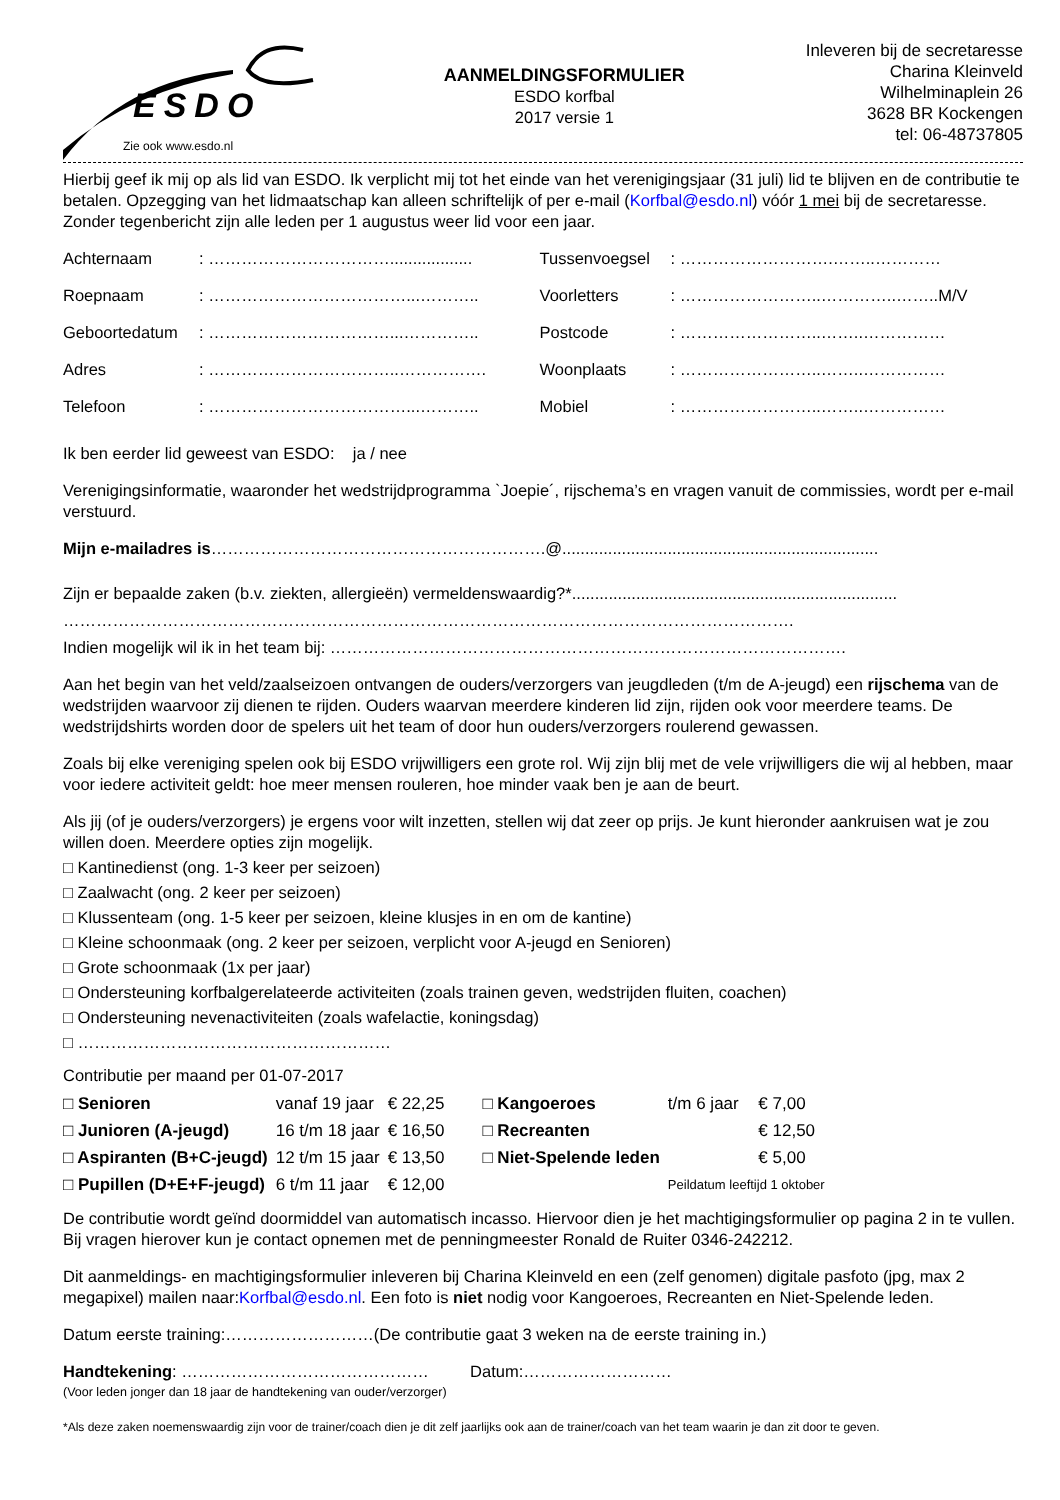ESDO
Zie ook www.esdo.nl
AANMELDINGSFORMULIER
ESDO korfbal
2017 versie 1
Inleveren bij de secretaresse
Charina Kleinveld
Wilhelminaplein 26
3628 BR Kockengen
tel: 06-48737805
Hierbij geef ik mij op als lid van ESDO. Ik verplicht mij tot het einde van het verenigingsjaar (31 juli) lid te blijven en de contributie te betalen. Opzegging van het lidmaatschap kan alleen schriftelijk of per e-mail (Korfbal@esdo.nl) vóór 1 mei bij de secretaresse. Zonder tegenbericht zijn alle leden per 1 augustus weer lid voor een jaar.
| Achternaam | : …………………………….................. | Tussenvoegsel | : ……………………….……..………… |
| Roepnaam | : ………………………………...……….. | Voorletters | : ……………………..…………..……..M/V |
| Geboortedatum | : ……………………………...………….. | Postcode | : ……………………..……..…………… |
| Adres | : ……………………………..……………. | Woonplaats | : ……………………..……..…………… |
| Telefoon | : ………………………………...……….. | Mobiel | : ……………………..……..…………… |
Ik ben eerder lid geweest van ESDO: ja / nee
Verenigingsinformatie, waaronder het wedstrijdprogramma `Joepie´, rijschema’s en vragen vanuit de commissies, wordt per e-mail verstuurd.
Mijn e-mailadres is…………………………………………………….@.....................................................................
Zijn er bepaalde zaken (b.v. ziekten, allergieën) vermeldenswaardig?*.......................................................................
…………………………………………………………………………………………………………………….
Indien mogelijk wil ik in het team bij: ………………………………………………………………………………….
Aan het begin van het veld/zaalseizoen ontvangen de ouders/verzorgers van jeugdleden (t/m de A-jeugd) een rijschema van de wedstrijden waarvoor zij dienen te rijden. Ouders waarvan meerdere kinderen lid zijn, rijden ook voor meerdere teams. De wedstrijdshirts worden door de spelers uit het team of door hun ouders/verzorgers roulerend gewassen.
Zoals bij elke vereniging spelen ook bij ESDO vrijwilligers een grote rol. Wij zijn blij met de vele vrijwilligers die wij al hebben, maar voor iedere activiteit geldt: hoe meer mensen rouleren, hoe minder vaak ben je aan de beurt.
Als jij (of je ouders/verzorgers) je ergens voor wilt inzetten, stellen wij dat zeer op prijs. Je kunt hieronder aankruisen wat je zou willen doen. Meerdere opties zijn mogelijk.
□ Kantinedienst (ong. 1-3 keer per seizoen)
□ Zaalwacht (ong. 2 keer per seizoen)
□ Klussenteam (ong. 1-5 keer per seizoen, kleine klusjes in en om de kantine)
□ Kleine schoonmaak (ong. 2 keer per seizoen, verplicht voor A-jeugd en Senioren)
□ Grote schoonmaak (1x per jaar)
□ Ondersteuning korfbalgerelateerde activiteiten (zoals trainen geven, wedstrijden fluiten, coachen)
□ Ondersteuning nevenactiviteiten (zoals wafelactie, koningsdag)
□ …………………………………………………
Contributie per maand per 01-07-2017
| □ Senioren | vanaf 19 jaar | € 22,25 | □ Kangoeroes | t/m 6 jaar | € 7,00 |
| □ Junioren (A-jeugd) | 16 t/m 18 jaar | € 16,50 | □ Recreanten | | € 12,50 |
| □ Aspiranten (B+C-jeugd) | 12 t/m 15 jaar | € 13,50 | □ Niet-Spelende leden | | € 5,00 |
| □ Pupillen (D+E+F-jeugd) | 6 t/m 11 jaar | € 12,00 | | Peildatum leeftijd 1 oktober | |
De contributie wordt geïnd doormiddel van automatisch incasso. Hiervoor dien je het machtigingsformulier op pagina 2 in te vullen. Bij vragen hierover kun je contact opnemen met de penningmeester Ronald de Ruiter 0346-242212.
Dit aanmeldings- en machtigingsformulier inleveren bij Charina Kleinveld en een (zelf genomen) digitale pasfoto (jpg, max 2 megapixel) mailen naar:Korfbal@esdo.nl. Een foto is niet nodig voor Kangoeroes, Recreanten en Niet-Spelende leden.
Datum eerste training:………………………(De contributie gaat 3 weken na de eerste training in.)
Handtekening: ……………………………………… Datum:………………………
(Voor leden jonger dan 18 jaar de handtekening van ouder/verzorger)
*Als deze zaken noemenswaardig zijn voor de trainer/coach dien je dit zelf jaarlijks ook aan de trainer/coach van het team waarin je dan zit door te geven.